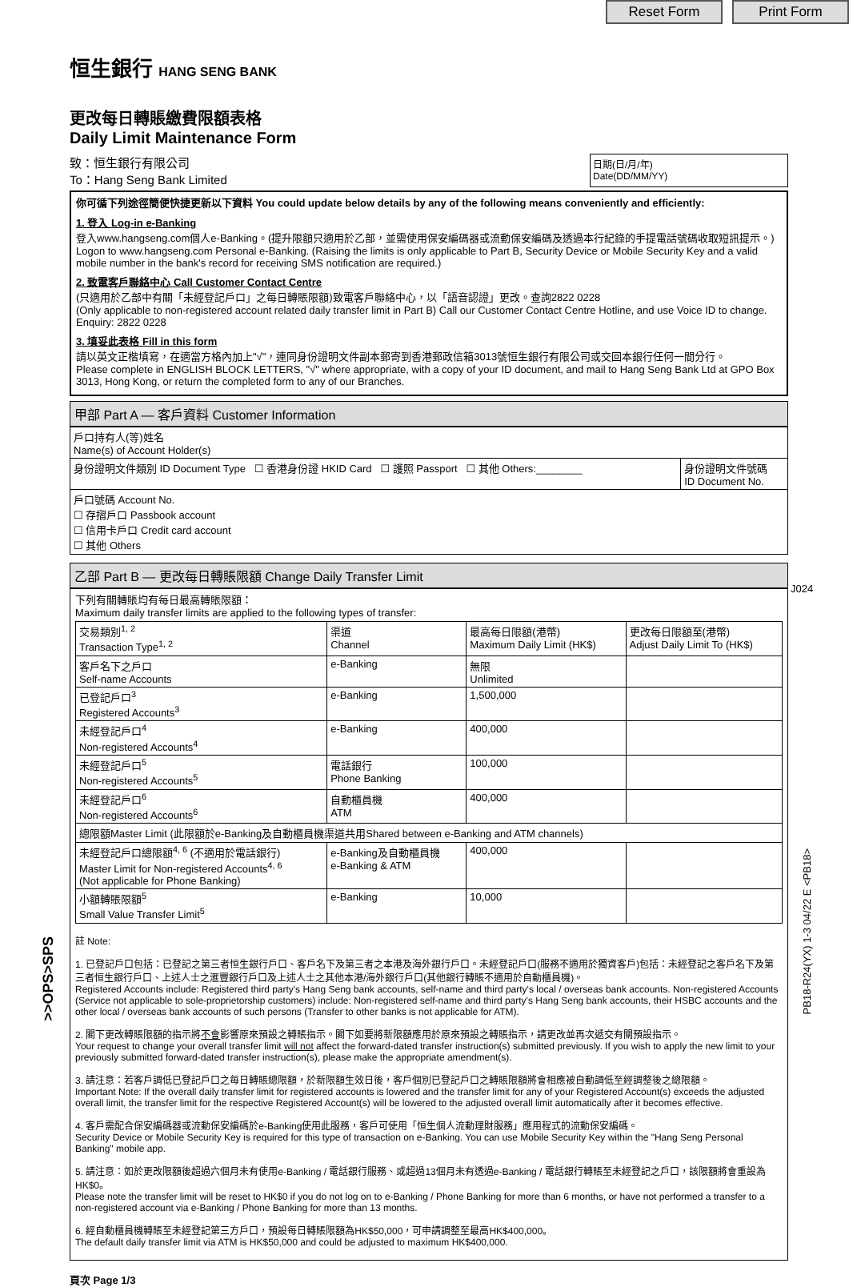Reset Form Print Form
恒生銀行 HANG SENG BANK
更改每日轉賬繳費限額表格
Daily Limit Maintenance Form
致：恒生銀行有限公司
To：Hang Seng Bank Limited
日期(日/月/年)
Date(DD/MM/YY)
你可循下列途徑簡便快捷更新以下資料 You could update below details by any of the following means conveniently and efficiently:
1. 登入 Log-in e-Banking
登入www.hangseng.com個人e-Banking。(提升限額只適用於乙部，並需使用保安編碼器或流動保安編碼及透過本行紀錄的手提電話號碼收取短訊提示。)
Logon to www.hangseng.com Personal e-Banking. (Raising the limits is only applicable to Part B, Security Device or Mobile Security Key and a valid mobile number in the bank's record for receiving SMS notification are required.)
2. 致電客戶聯絡中心 Call Customer Contact Centre
(只適用於乙部中有關「未經登記戶口」之每日轉賬限額)致電客戶聯絡中心，以「語音認證」更改。查詢2822 0228
(Only applicable to non-registered account related daily transfer limit in Part B) Call our Customer Contact Centre Hotline, and use Voice ID to change. Enquiry: 2822 0228
3. 填妥此表格 Fill in this form
請以英文正楷填寫，在適當方格內加上"√"，連同身份證明文件副本郵寄到香港郵政信箱3013號恒生銀行有限公司或交回本銀行任何一間分行。
Please complete in ENGLISH BLOCK LETTERS, "√" where appropriate, with a copy of your ID document, and mail to Hang Seng Bank Ltd at GPO Box 3013, Hong Kong, or return the completed form to any of our Branches.
甲部 Part A — 客戶資料 Customer Information
| 戶口持有人(等)姓名 Name(s) of Account Holder(s) | |
| 身份證明文件類別 ID Document Type ☐ 香港身份證 HKID Card ☐ 護照 Passport ☐ 其他 Others:________ | 身份證明文件號碼 ID Document No. |
| 戶口號碼 Account No. ☐ 存摺戶口 Passbook account ☐ 信用卡戶口 Credit card account ☐ 其他 Others | |
乙部 Part B — 更改每日轉賬限額 Change Daily Transfer Limit
下列有關轉賬均有每日最高轉賬限額：
Maximum daily transfer limits are applied to the following types of transfer:
| 交易類別<sup>1, 2</sup> Transaction Type<sup>1, 2</sup> | 渠道 Channel | 最高每日限額(港幣) Maximum Daily Limit (HK$) | 更改每日限額至(港幣) Adjust Daily Limit To (HK$) |
| --- | --- | --- | --- |
| 客戶名下之戶口 Self-name Accounts | e-Banking | 無限 Unlimited | |
| 已登記戶口<sup>3</sup> Registered Accounts<sup>3</sup> | e-Banking | 1,500,000 | |
| 未經登記戶口<sup>4</sup> Non-registered Accounts<sup>4</sup> | e-Banking | 400,000 | |
| 未經登記戶口<sup>5</sup> Non-registered Accounts<sup>5</sup> | 電話銀行 Phone Banking | 100,000 | |
| 未經登記戶口<sup>6</sup> Non-registered Accounts<sup>6</sup> | 自動櫃員機 ATM | 400,000 | |
| 總限額Master Limit (此限額於e-Banking及自動櫃員機渠道共用Shared between e-Banking and ATM channels) | | | |
| 未經登記戶口總限額<sup>4, 6</sup> (不適用於電話銀行) Master Limit for Non-registered Accounts<sup>4, 6</sup> (Not applicable for Phone Banking) | e-Banking及自動櫃員機 e-Banking & ATM | 400,000 | |
| 小額轉賬限額<sup>5</sup> Small Value Transfer Limit<sup>5</sup> | e-Banking | 10,000 | |
註 Note:
1. 已登記戶口包括：已登記之第三者恒生銀行戶口、客戶名下及第三者之本港及海外銀行戶口。未經登記戶口(服務不適用於獨資客戶)包括：未經登記之客戶名下及第三者恒生銀行戶口、上述人士之滙豐銀行戶口及上述人士之其他本港/海外銀行戶口(其他銀行轉賬不適用於自動櫃員機)。
Registered Accounts include: Registered third party's Hang Seng bank accounts, self-name and third party's local / overseas bank accounts. Non-registered Accounts (Service not applicable to sole-proprietorship customers) include: Non-registered self-name and third party's Hang Seng bank accounts, their HSBC accounts and the other local / overseas bank accounts of such persons (Transfer to other banks is not applicable for ATM).
2. 閣下更改轉賬限額的指示將不會影響原來預設之轉賬指示。閣下如要將新限額應用於原來預設之轉賬指示，請更改並再次遞交有關預設指示。
Your request to change your overall transfer limit will not affect the forward-dated transfer instruction(s) submitted previously. If you wish to apply the new limit to your previously submitted forward-dated transfer instruction(s), please make the appropriate amendment(s).
3. 請注意：若客戶調低已登記戶口之每日轉賬總限額，於新限額生效日後，客戶個別已登記戶口之轉賬限額將會相應被自動調低至經調整後之總限額。
Important Note: If the overall daily transfer limit for registered accounts is lowered and the transfer limit for any of your Registered Account(s) exceeds the adjusted overall limit, the transfer limit for the respective Registered Account(s) will be lowered to the adjusted overall limit automatically after it becomes effective.
4. 客戶需配合保安編碼器或流動保安編碼於e-Banking使用此服務，客戶可使用「恒生個人流動理財服務」應用程式的流動保安編碼。
Security Device or Mobile Security Key is required for this type of transaction on e-Banking. You can use Mobile Security Key within the "Hang Seng Personal Banking" mobile app.
5. 請注意：如於更改限額後超過六個月未有使用e-Banking / 電話銀行服務、或超過13個月未有透過e-Banking / 電話銀行轉賬至未經登記之戶口，該限額將會重設為HK$0。
Please note the transfer limit will be reset to HK$0 if you do not log on to e-Banking / Phone Banking for more than 6 months, or have not performed a transfer to a non-registered account via e-Banking / Phone Banking for more than 13 months.
6. 經自動櫃員機轉賬至未經登記第三方戶口，預設每日轉賬限額為HK$50,000，可申請調整至最高HK$400,000。
The default daily transfer limit via ATM is HK$50,000 and could be adjusted to maximum HK$400,000.
頁次 Page 1/3
J024
PB18-R24(YX) 1-3 04/22 E <PB18>
>>OPS>SPS